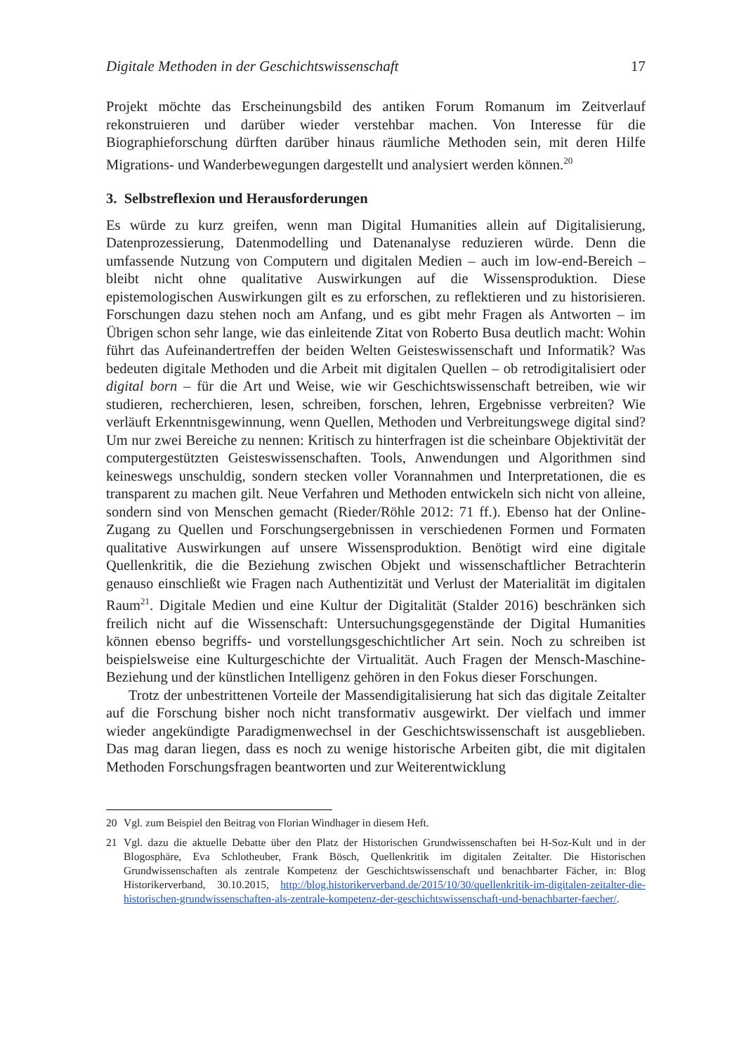Digitale Methoden in der Geschichtswissenschaft 17
Projekt möchte das Erscheinungsbild des antiken Forum Romanum im Zeitverlauf rekonstruieren und darüber wieder verstehbar machen. Von Interesse für die Biographieforschung dürften darüber hinaus räumliche Methoden sein, mit deren Hilfe Migrations- und Wanderbewegungen dargestellt und analysiert werden können.<sup>20</sup>
3. Selbstreflexion und Herausforderungen
Es würde zu kurz greifen, wenn man Digital Humanities allein auf Digitalisierung, Datenprozessierung, Datenmodelling und Datenanalyse reduzieren würde. Denn die umfassende Nutzung von Computern und digitalen Medien – auch im low-end-Bereich – bleibt nicht ohne qualitative Auswirkungen auf die Wissensproduktion. Diese epistemologischen Auswirkungen gilt es zu erforschen, zu reflektieren und zu historisieren. Forschungen dazu stehen noch am Anfang, und es gibt mehr Fragen als Antworten – im Übrigen schon sehr lange, wie das einleitende Zitat von Roberto Busa deutlich macht: Wohin führt das Aufeinandertreffen der beiden Welten Geisteswissenschaft und Informatik? Was bedeuten digitale Methoden und die Arbeit mit digitalen Quellen – ob retrodigitalisiert oder digital born – für die Art und Weise, wie wir Geschichtswissenschaft betreiben, wie wir studieren, recherchieren, lesen, schreiben, forschen, lehren, Ergebnisse verbreiten? Wie verläuft Erkenntnisgewinnung, wenn Quellen, Methoden und Verbreitungswege digital sind? Um nur zwei Bereiche zu nennen: Kritisch zu hinterfragen ist die scheinbare Objektivität der computergestützten Geisteswissenschaften. Tools, Anwendungen und Algorithmen sind keineswegs unschuldig, sondern stecken voller Vorannahmen und Interpretationen, die es transparent zu machen gilt. Neue Verfahren und Methoden entwickeln sich nicht von alleine, sondern sind von Menschen gemacht (Rieder/Röhle 2012: 71 ff.). Ebenso hat der Online-Zugang zu Quellen und Forschungsergebnissen in verschiedenen Formen und Formaten qualitative Auswirkungen auf unsere Wissensproduktion. Benötigt wird eine digitale Quellenkritik, die die Beziehung zwischen Objekt und wissenschaftlicher Betrachterin genauso einschließt wie Fragen nach Authentizität und Verlust der Materialität im digitalen Raum<sup>21</sup>. Digitale Medien und eine Kultur der Digitalität (Stalder 2016) beschränken sich freilich nicht auf die Wissenschaft: Untersuchungsgegenstände der Digital Humanities können ebenso begriffs- und vorstellungsgeschichtlicher Art sein. Noch zu schreiben ist beispielsweise eine Kulturgeschichte der Virtualität. Auch Fragen der Mensch-Maschine-Beziehung und der künstlichen Intelligenz gehören in den Fokus dieser Forschungen.
Trotz der unbestrittenen Vorteile der Massendigitalisierung hat sich das digitale Zeitalter auf die Forschung bisher noch nicht transformativ ausgewirkt. Der vielfach und immer wieder angekündigte Paradigmenwechsel in der Geschichtswissenschaft ist ausgeblieben. Das mag daran liegen, dass es noch zu wenige historische Arbeiten gibt, die mit digitalen Methoden Forschungsfragen beantworten und zur Weiterentwicklung
20 Vgl. zum Beispiel den Beitrag von Florian Windhager in diesem Heft.
21 Vgl. dazu die aktuelle Debatte über den Platz der Historischen Grundwissenschaften bei H-Soz-Kult und in der Blogosphäre, Eva Schlotheuber, Frank Bösch, Quellenkritik im digitalen Zeitalter. Die Historischen Grundwissenschaften als zentrale Kompetenz der Geschichtswissenschaft und benachbarter Fächer, in: Blog Historikerverband, 30.10.2015, http://blog.historikerverband.de/2015/10/30/quellenkritik-im-digitalen-zeitalter-die-historischen-grundwissenschaften-als-zentrale-kompetenz-der-geschichtswissenschaft-und-benachbarter-faecher/.